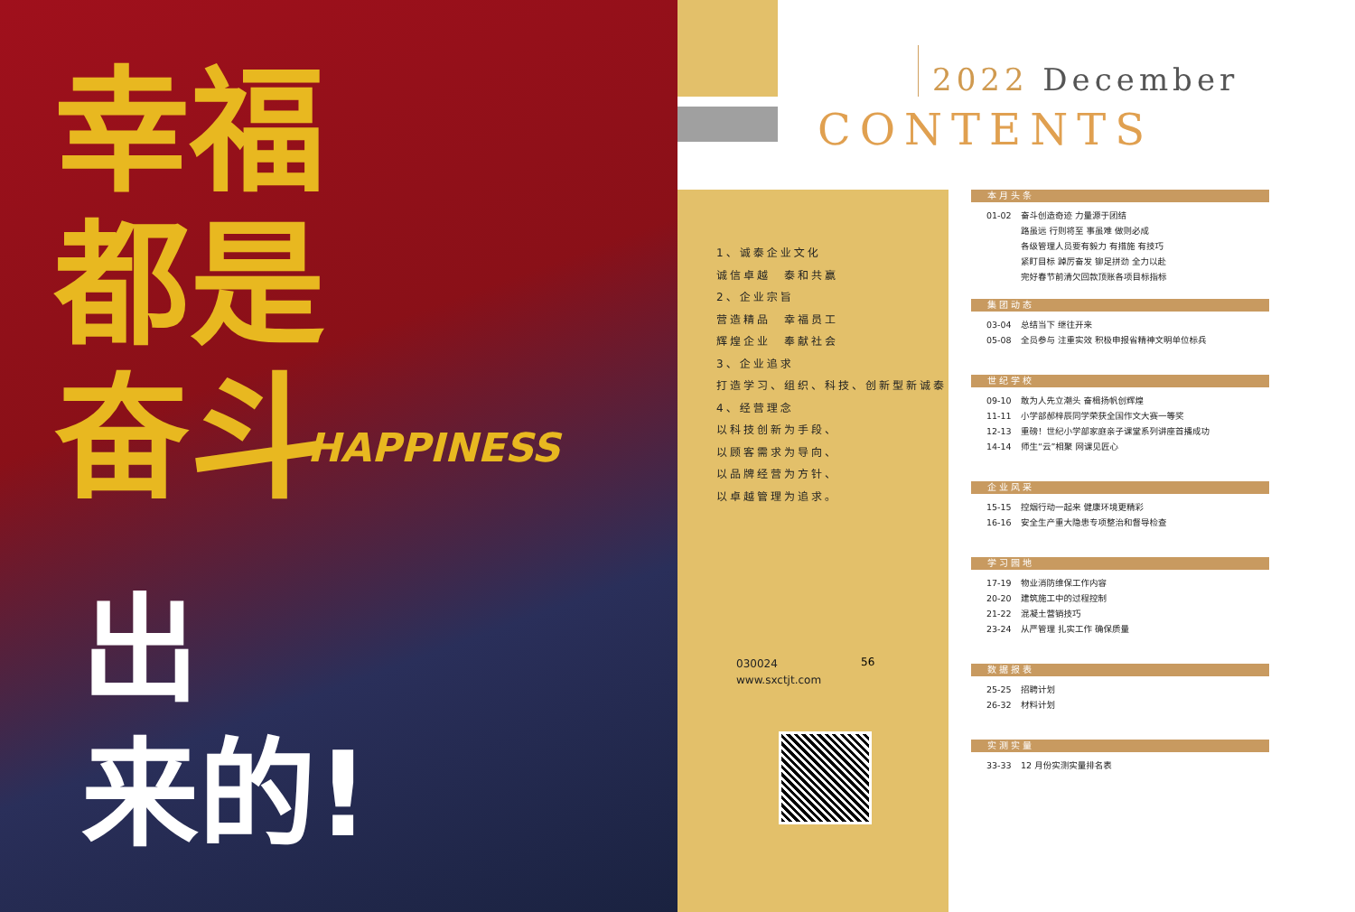幸福
都是
奋斗
HAPPINESS
出
来的!
2022 December
CONTENTS
1、诚泰企业文化
诚信卓越　泰和共赢
2、企业宗旨
营造精品　幸福员工
辉煌企业　奉献社会
3、企业追求
打造学习、组织、科技、创新型新诚泰
4、经营理念
以科技创新为手段、
以顾客需求为导向、
以品牌经营为方针、
以卓越管理为追求。
56
030024
www.sxctjt.com
本月头条
01-02 奋斗创造奇迹 力量源于团结
路虽远 行则将至 事虽难 做则必成
各级管理人员要有毅力 有措施 有技巧
紧盯目标 踔厉奋发 铆足拼劲 全力以赴
完好春节前清欠回款顶账各项目标指标
集团动态
03-04 总结当下 继往开来
05-08 全员参与 注重实效 积极申报省精神文明单位标兵
世纪学校
09-10 敢为人先立潮头 奋楫扬帆创辉煌
11-11 小学部郝梓辰同学荣获全国作文大赛一等奖
12-13 重磅！世纪小学部家庭亲子课堂系列讲座首播成功
14-14 师生“云”相聚 网课见匠心
企业风采
15-15 控烟行动一起来 健康环境更精彩
16-16 安全生产重大隐患专项整治和督导检查
学习园地
17-19 物业消防维保工作内容
20-20 建筑施工中的过程控制
21-22 混凝土营销技巧
23-24 从严管理 扎实工作 确保质量
数据报表
25-25 招聘计划
26-32 材料计划
实测实量
33-33 12 月份实测实量排名表